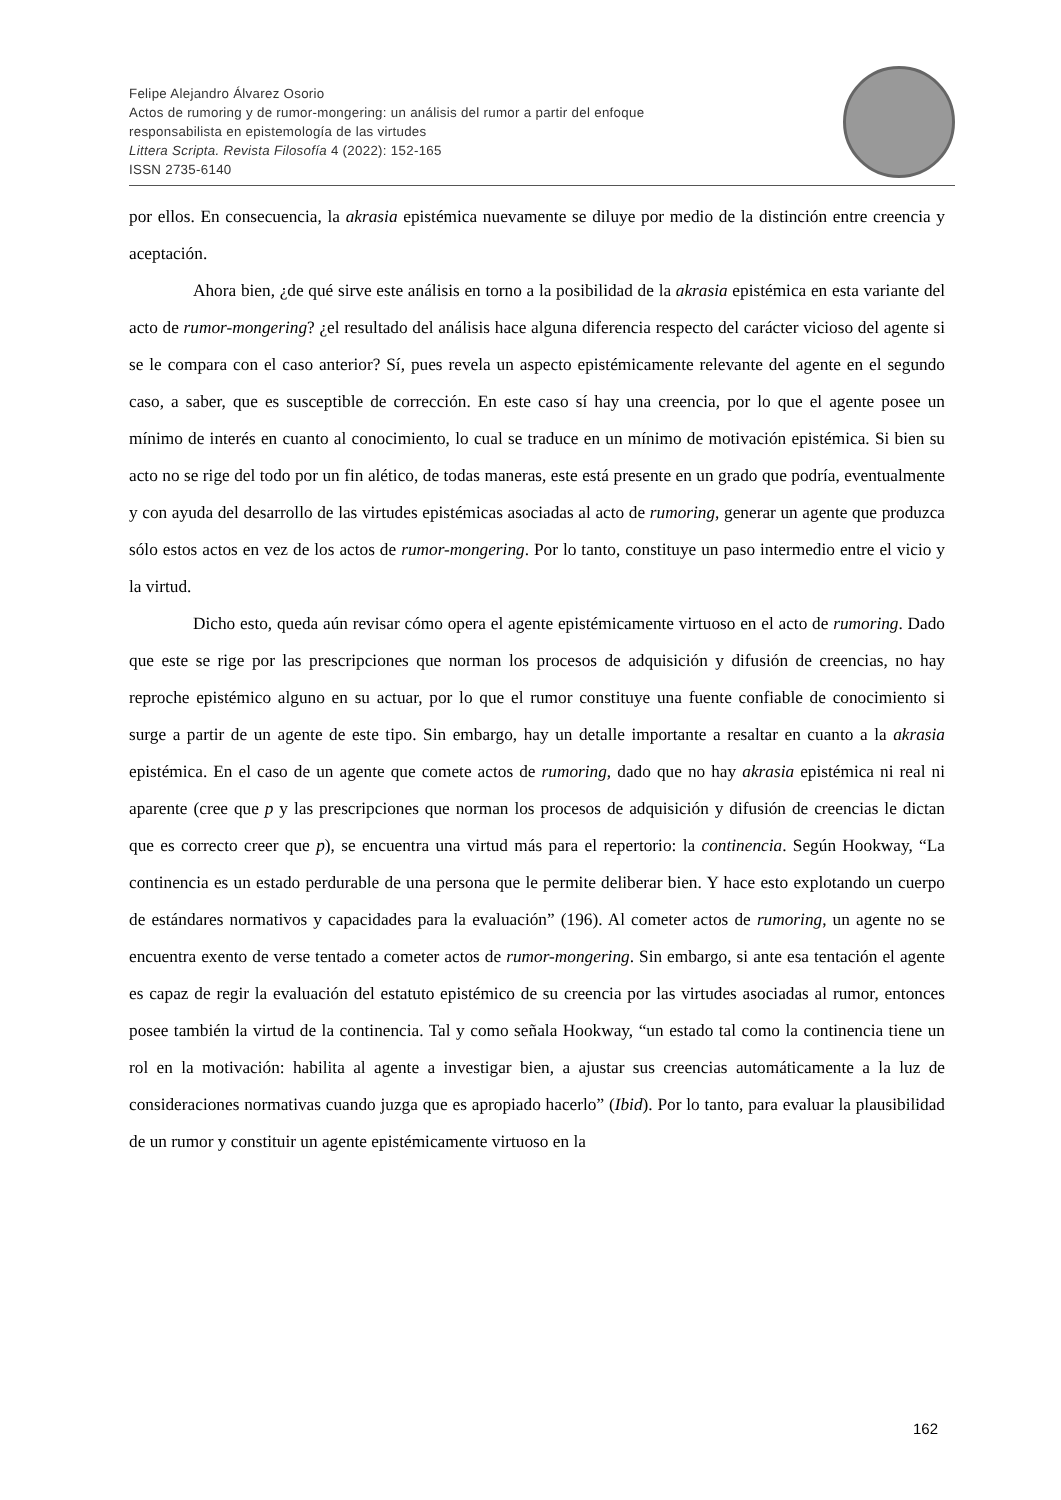Felipe Alejandro Álvarez Osorio
Actos de rumoring y de rumor-mongering: un análisis del rumor a partir del enfoque
responsabilista en epistemología de las virtudes
Littera Scripta. Revista Filosofía 4 (2022): 152-165
ISSN 2735-6140
por ellos. En consecuencia, la akrasia epistémica nuevamente se diluye por medio de la distinción entre creencia y aceptación.
Ahora bien, ¿de qué sirve este análisis en torno a la posibilidad de la akrasia epistémica en esta variante del acto de rumor-mongering? ¿el resultado del análisis hace alguna diferencia respecto del carácter vicioso del agente si se le compara con el caso anterior? Sí, pues revela un aspecto epistémicamente relevante del agente en el segundo caso, a saber, que es susceptible de corrección. En este caso sí hay una creencia, por lo que el agente posee un mínimo de interés en cuanto al conocimiento, lo cual se traduce en un mínimo de motivación epistémica. Si bien su acto no se rige del todo por un fin alético, de todas maneras, este está presente en un grado que podría, eventualmente y con ayuda del desarrollo de las virtudes epistémicas asociadas al acto de rumoring, generar un agente que produzca sólo estos actos en vez de los actos de rumor-mongering. Por lo tanto, constituye un paso intermedio entre el vicio y la virtud.
Dicho esto, queda aún revisar cómo opera el agente epistémicamente virtuoso en el acto de rumoring. Dado que este se rige por las prescripciones que norman los procesos de adquisición y difusión de creencias, no hay reproche epistémico alguno en su actuar, por lo que el rumor constituye una fuente confiable de conocimiento si surge a partir de un agente de este tipo. Sin embargo, hay un detalle importante a resaltar en cuanto a la akrasia epistémica. En el caso de un agente que comete actos de rumoring, dado que no hay akrasia epistémica ni real ni aparente (cree que p y las prescripciones que norman los procesos de adquisición y difusión de creencias le dictan que es correcto creer que p), se encuentra una virtud más para el repertorio: la continencia. Según Hookway, “La continencia es un estado perdurable de una persona que le permite deliberar bien. Y hace esto explotando un cuerpo de estándares normativos y capacidades para la evaluación” (196). Al cometer actos de rumoring, un agente no se encuentra exento de verse tentado a cometer actos de rumor-mongering. Sin embargo, si ante esa tentación el agente es capaz de regir la evaluación del estatuto epistémico de su creencia por las virtudes asociadas al rumor, entonces posee también la virtud de la continencia. Tal y como señala Hookway, “un estado tal como la continencia tiene un rol en la motivación: habilita al agente a investigar bien, a ajustar sus creencias automáticamente a la luz de consideraciones normativas cuando juzga que es apropiado hacerlo” (Ibid). Por lo tanto, para evaluar la plausibilidad de un rumor y constituir un agente epistémicamente virtuoso en la
162